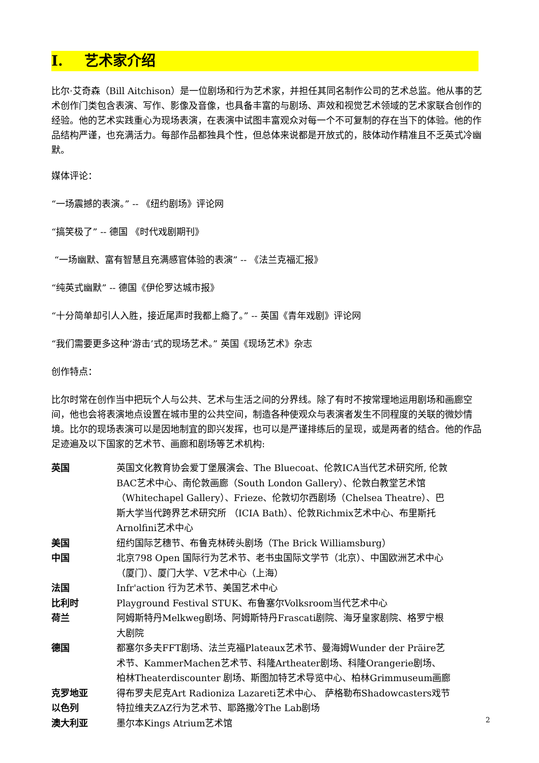I. 艺术家介绍
比尔·艾奇森（Bill Aitchison）是一位剧场和行为艺术家，并担任其同名制作公司的艺术总监。他从事的艺术创作门类包含表演、写作、影像及音像，也具备丰富的与剧场、声效和视觉艺术领域的艺术家联合创作的经验。他的艺术实践重心为现场表演，在表演中试图丰富观众对每一个不可复制的存在当下的体验。他的作品结构严谨，也充满活力。每部作品都独具个性，但总体来说都是开放式的，肢体动作精准且不乏英式冷幽默。
媒体评论：
“一场震撼的表演。” -- 《纽约剧场》评论网
“搞笑极了” -- 德国 《时代戏剧期刊》
“一场幽默、富有智慧且充满感官体验的表演” -- 《法兰克福汇报》
“纯英式幽默” -- 德国《伊伦罗达城市报》
“十分简单却引人入胜，接近尾声时我都上瘾了。” -- 英国《青年戏剧》评论网
“我们需要更多这种‘游击’式的现场艺术。” 英国《现场艺术》杂志
创作特点：
比尔时常在创作当中把玩个人与公共、艺术与生活之间的分界线。除了有时不按常理地运用剧场和画廊空间，他也会将表演地点设置在城市里的公共空间，制造各种使观众与表演者发生不同程度的关联的微妙情境。比尔的现场表演可以是因地制宜的即兴发挥，也可以是严谨排练后的呈现，或是两者的结合。他的作品足迹遍及以下国家的艺术节、画廊和剧场等艺术机构:
| 英国 | 英国文化教育协会爱丁堡展演会、The Bluecoat、伦敦ICA当代艺术研究所, 伦敦BAC艺术中心、南伦敦画廊（South London Gallery）、伦敦白教堂艺术馆（Whitechapel Gallery）、Frieze、伦敦切尔西剧场（Chelsea Theatre）、巴斯大学当代跨界艺术研究所 （ICIA Bath）、伦敦Richmix艺术中心、布里斯托Arnolfini艺术中心 |
| 美国 | 纽约国际艺穗节、布鲁克林砖头剧场（The Brick Williamsburg） |
| 中国 | 北京798 Open 国际行为艺术节、老书虫国际文学节（北京）、中国欧洲艺术中心（厦门）、厦门大学、V艺术中心（上海） |
| 法国 | Infr'action 行为艺术节、美国艺术中心 |
| 比利时 | Playground Festival STUK、布鲁塞尔Volksroom当代艺术中心 |
| 荷兰 | 阿姆斯特丹Melkweg剧场、阿姆斯特丹Frascati剧院、海牙皇家剧院、格罗宁根大剧院 |
| 德国 | 都塞尔多夫FFT剧场、法兰克福Plateaux艺术节、曼海姆Wunder der Präire艺术节、KammerMachen艺术节、科隆Artheater剧场、科隆Orangerie剧场、 柏林Theaterdiscounter 剧场、斯图加特艺术导览中心、柏林Grimmuseum画廊 |
| 克罗地亚 | 得布罗夫尼克Art Radioniza Lazareti艺术中心、 萨格勒布Shadowcasters戏节 |
| 以色列 | 特拉维夫ZAZ行为艺术节、耶路撒冷The Lab剧场 |
| 澳大利亚 | 墨尔本Kings Atrium艺术馆 |
2